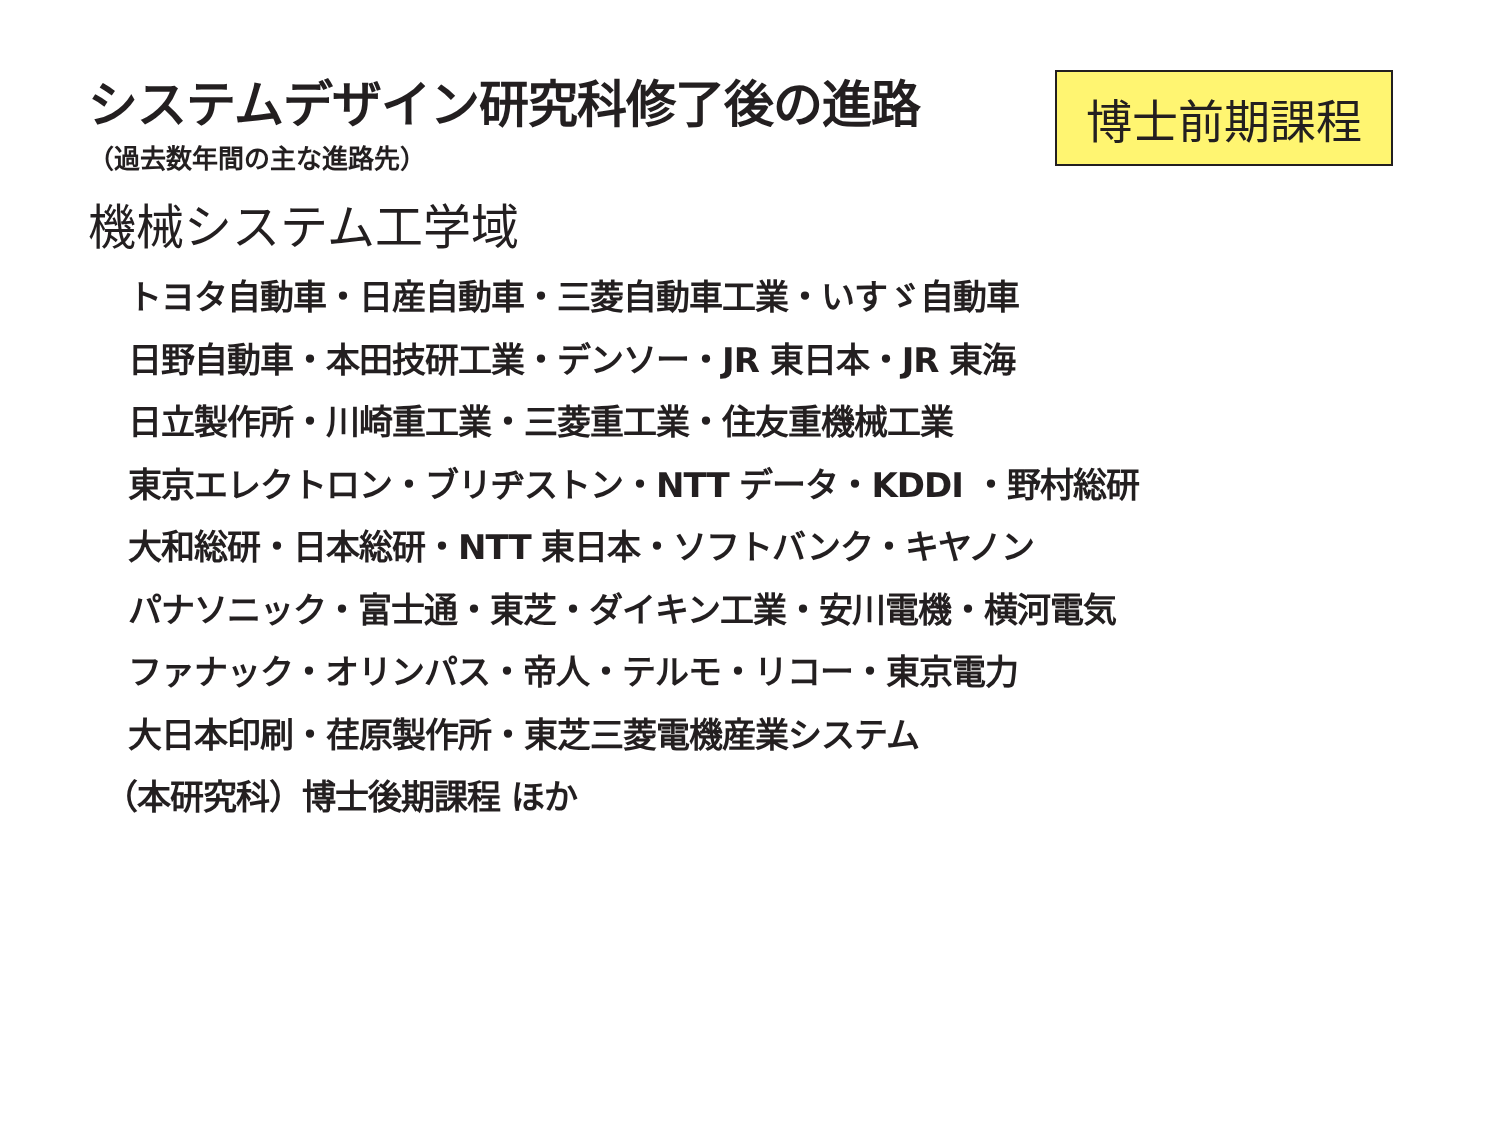システムデザイン研究科修了後の進路
（過去数年間の主な進路先）
博士前期課程
機械システム工学域
トヨタ自動車・日産自動車・三菱自動車工業・いすゞ自動車
日野自動車・本田技研工業・デンソー・JR 東日本・JR 東海
日立製作所・川崎重工業・三菱重工業・住友重機械工業
東京エレクトロン・ブリヂストン・NTT データ・KDDI ・野村総研
大和総研・日本総研・NTT 東日本・ソフトバンク・キヤノン
パナソニック・富士通・東芝・ダイキン工業・安川電機・横河電気
ファナック・オリンパス・帝人・テルモ・リコー・東京電力
大日本印刷・荏原製作所・東芝三菱電機産業システム
（本研究科）博士後期課程 ほか